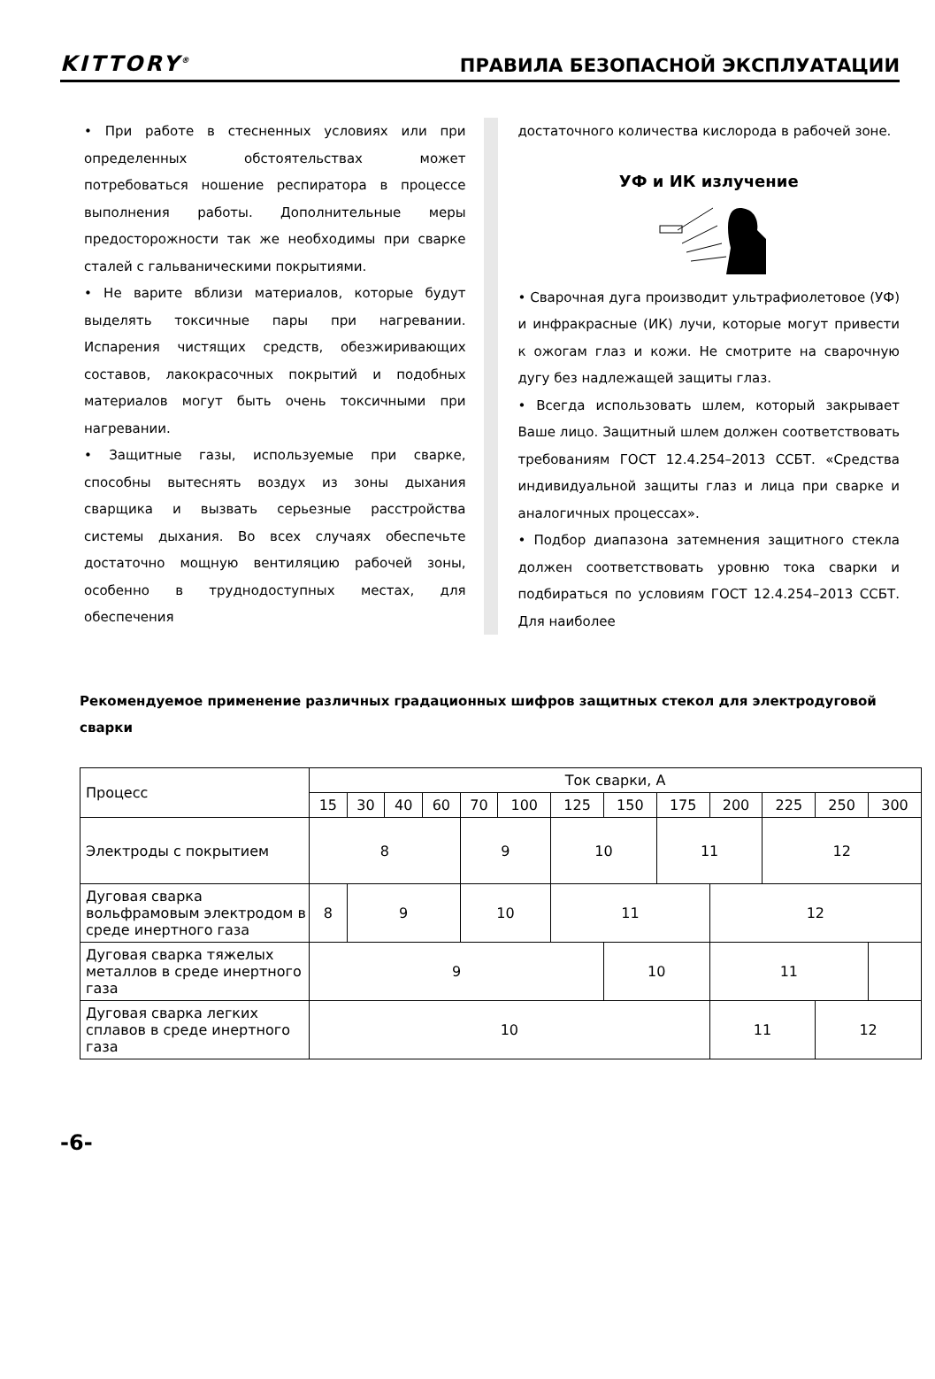KITTORY<sup>®</sup> ПРАВИЛА БЕЗОПАСНОЙ ЭКСПЛУАТАЦИИ
• При работе в стесненных условиях или при определенных обстоятельствах может потребоваться ношение респиратора в процессе выполнения работы. Дополнительные меры предосторожности так же необходимы при сварке сталей с гальваническими покрытиями.
• Не варите вблизи материалов, которые будут выделять токсичные пары при нагревании. Испарения чистящих средств, обезжиривающих составов, лакокрасочных покрытий и подобных материалов могут быть очень токсичными при нагревании.
• Защитные газы, используемые при сварке, способны вытеснять воздух из зоны дыхания сварщика и вызвать серьезные расстройства системы дыхания. Во всех случаях обеспечьте достаточно мощную вентиляцию рабочей зоны, особенно в труднодоступных местах, для обеспечения
достаточного количества кислорода в рабочей зоне.
УФ и ИК излучение
• Сварочная дуга производит ультрафиолетовое (УФ) и инфракрасные (ИК) лучи, которые могут привести к ожогам глаз и кожи. Не смотрите на сварочную дугу без надлежащей защиты глаз.
• Всегда использовать шлем, который закрывает Ваше лицо. Защитный шлем должен соответствовать требованиям ГОСТ 12.4.254–2013 ССБТ. «Средства индивидуальной защиты глаз и лица при сварке и аналогичных процессах».
• Подбор диапазона затемнения защитного стекла должен соответствовать уровню тока сварки и подбираться по условиям ГОСТ 12.4.254–2013 ССБТ. Для наиболее
Рекомендуемое применение различных градационных шифров защитных стекол для электродуговой сварки
| Процесс | Ток сварки, А | | | | | | | | | | | | |
| | 15 | 30 | 40 | 60 | 70 | 100 | 125 | 150 | 175 | 200 | 225 | 250 | 300 |
| Электроды с покрытием | 8 | | | | 9 | | 10 | | 11 | | 12 | | |
| Дуговая сварка вольфрамовым электродом в среде инертного газа | 8 | 9 | | | 10 | | 11 | | | 12 | | | |
| Дуговая сварка тяжелых металлов в среде инертного газа | 9 | | | | | | | 10 | | 11 | | | |
| Дуговая сварка легких сплавов в среде инертного газа | 10 | | | | | | | | | 11 | | 12 | |
-6-